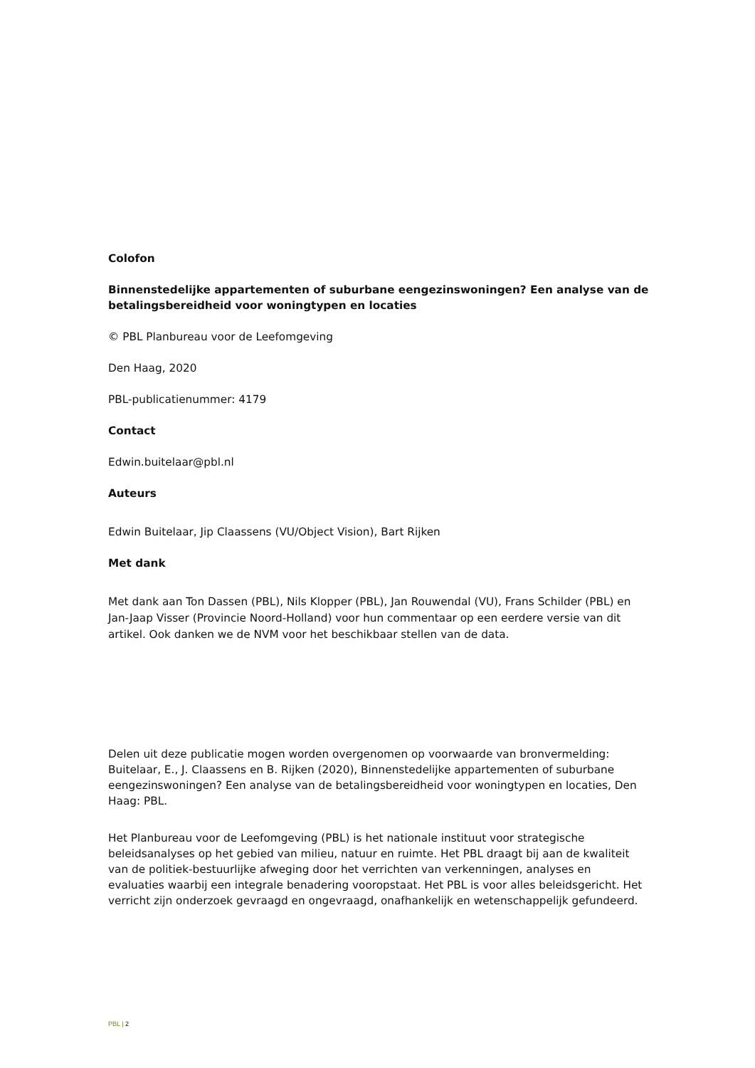Colofon
Binnenstedelijke appartementen of suburbane eengezinswoningen? Een analyse van de betalingsbereidheid voor woningtypen en locaties
© PBL Planbureau voor de Leefomgeving
Den Haag, 2020
PBL-publicatienummer: 4179
Contact
Edwin.buitelaar@pbl.nl
Auteurs
Edwin Buitelaar, Jip Claassens (VU/Object Vision), Bart Rijken
Met dank
Met dank aan Ton Dassen (PBL), Nils Klopper (PBL), Jan Rouwendal (VU), Frans Schilder (PBL) en Jan-Jaap Visser (Provincie Noord-Holland) voor hun commentaar op een eerdere versie van dit artikel. Ook danken we de NVM voor het beschikbaar stellen van de data.
Delen uit deze publicatie mogen worden overgenomen op voorwaarde van bronvermelding: Buitelaar, E., J. Claassens en B. Rijken (2020), Binnenstedelijke appartementen of suburbane eengezinswoningen? Een analyse van de betalingsbereidheid voor woningtypen en locaties, Den Haag: PBL.
Het Planbureau voor de Leefomgeving (PBL) is het nationale instituut voor strategische beleidsanalyses op het gebied van milieu, natuur en ruimte. Het PBL draagt bij aan de kwaliteit van de politiek-bestuurlijke afweging door het verrichten van verkenningen, analyses en evaluaties waarbij een integrale benadering vooropstaat. Het PBL is voor alles beleidsgericht. Het verricht zijn onderzoek gevraagd en ongevraagd, onafhankelijk en wetenschappelijk gefundeerd.
PBL | 2